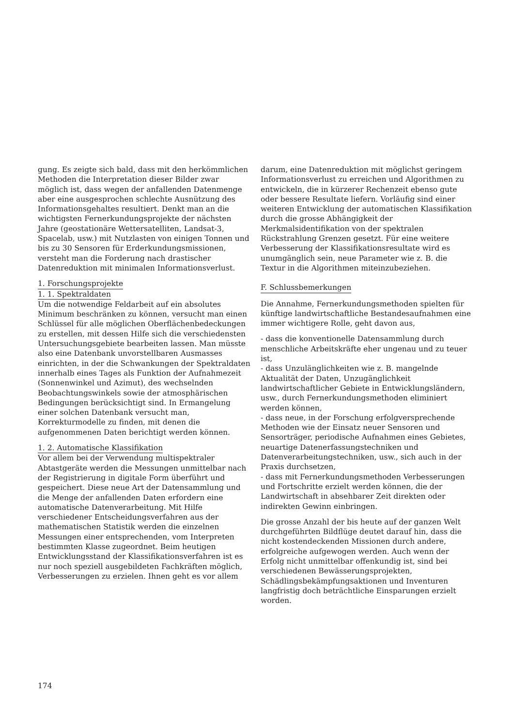gung. Es zeigte sich bald, dass mit den herkömmlichen Methoden die Interpretation dieser Bilder zwar möglich ist, dass wegen der anfallenden Datenmenge aber eine ausgesprochen schlechte Ausnützung des Informationsgehaltes resultiert. Denkt man an die wichtigsten Fernerkundungsprojekte der nächsten Jahre (geostationäre Wettersatelliten, Landsat-3, Spacelab, usw.) mit Nutzlasten von einigen Tonnen und bis zu 30 Sensoren für Erderkundungsmissionen, versteht man die Forderung nach drastischer Datenreduktion mit minimalen Informationsverlust.
1. Forschungsprojekte
1. 1. Spektraldaten
Um die notwendige Feldarbeit auf ein absolutes Minimum beschränken zu können, versucht man einen Schlüssel für alle möglichen Oberflächenbedeckungen zu erstellen, mit dessen Hilfe sich die verschiedensten Untersuchungsgebiete bearbeiten lassen. Man müsste also eine Datenbank unvorstellbaren Ausmasses einrichten, in der die Schwankungen der Spektraldaten innerhalb eines Tages als Funktion der Aufnahmezeit (Sonnenwinkel und Azimut), des wechselnden Beobachtungswinkels sowie der atmosphärischen Bedingungen berücksichtigt sind. In Ermangelung einer solchen Datenbank versucht man, Korrekturmodelle zu finden, mit denen die aufgenommenen Daten berichtigt werden können.
1. 2. Automatische Klassifikation
Vor allem bei der Verwendung multispektraler Abtastgeräte werden die Messungen unmittelbar nach der Registrierung in digitale Form überführt und gespeichert. Diese neue Art der Datensammlung und die Menge der anfallenden Daten erfordern eine automatische Datenverarbeitung. Mit Hilfe verschiedener Entscheidungsverfahren aus der mathematischen Statistik werden die einzelnen Messungen einer entsprechenden, vom Interpreten bestimmten Klasse zugeordnet. Beim heutigen Entwicklungsstand der Klassifikationsverfahren ist es nur noch speziell ausgebildeten Fachkräften möglich, Verbesserungen zu erzielen. Ihnen geht es vor allem
darum, eine Datenreduktion mit möglichst geringem Informationsverlust zu erreichen und Algorithmen zu entwickeln, die in kürzerer Rechenzeit ebenso gute oder bessere Resultate liefern. Vorläufig sind einer weiteren Entwicklung der automatischen Klassifikation durch die grosse Abhängigkeit der Merkmalsidentifikation von der spektralen Rückstrahlung Grenzen gesetzt. Für eine weitere Verbesserung der Klassifikationsresultate wird es unumgänglich sein, neue Parameter wie z. B. die Textur in die Algorithmen miteinzubeziehen.
F. Schlussbemerkungen
Die Annahme, Fernerkundungsmethoden spielten für künftige landwirtschaftliche Bestandesaufnahmen eine immer wichtigere Rolle, geht davon aus,
- dass die konventionelle Datensammlung durch menschliche Arbeitskräfte eher ungenau und zu teuer ist,
- dass Unzulänglichkeiten wie z. B. mangelnde Aktualität der Daten, Unzugänglichkeit landwirtschaftlicher Gebiete in Entwicklungsländern, usw., durch Fernerkundungsmethoden eliminiert werden können,
- dass neue, in der Forschung erfolgversprechende Methoden wie der Einsatz neuer Sensoren und Sensorträger, periodische Aufnahmen eines Gebietes, neuartige Datenerfassungstechniken und Datenverarbeitungstechniken, usw., sich auch in der Praxis durchsetzen,
- dass mit Fernerkundungsmethoden Verbesserungen und Fortschritte erzielt werden können, die der Landwirtschaft in absehbarer Zeit direkten oder indirekten Gewinn einbringen.
Die grosse Anzahl der bis heute auf der ganzen Welt durchgeführten Bildflüge deutet darauf hin, dass die nicht kostendeckenden Missionen durch andere, erfolgreiche aufgewogen werden. Auch wenn der Erfolg nicht unmittelbar offenkundig ist, sind bei verschiedenen Bewässerungsprojekten, Schädlingsbekämpfungsaktionen und Inventuren langfristig doch beträchtliche Einsparungen erzielt worden.
174